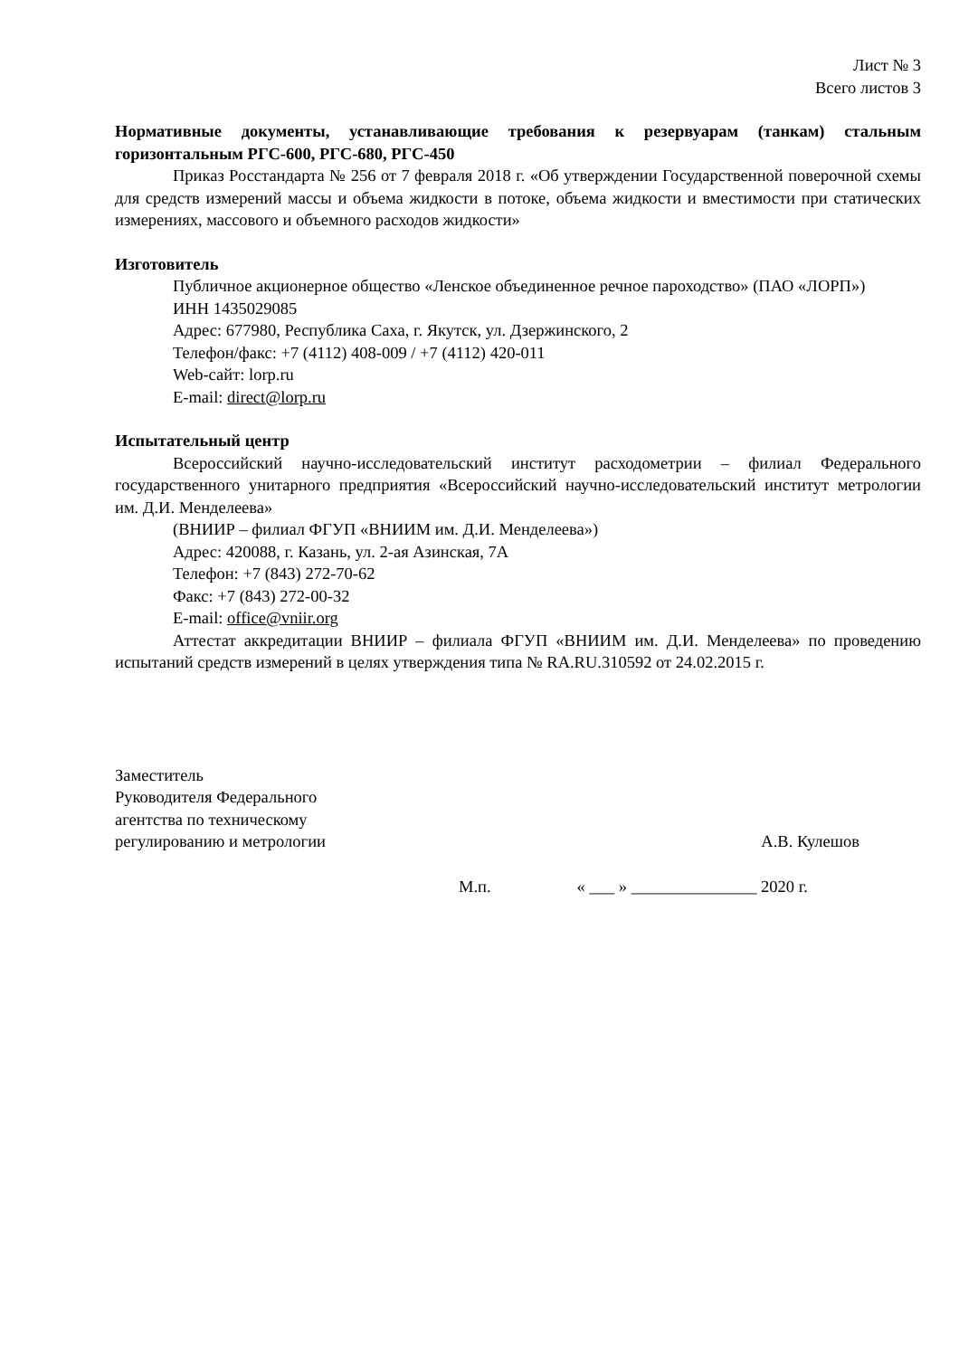Лист № 3
Всего листов 3
Нормативные документы, устанавливающие требования к резервуарам (танкам) стальным горизонтальным РГС-600, РГС-680, РГС-450
Приказ Росстандарта № 256 от 7 февраля 2018 г. «Об утверждении Государственной поверочной схемы для средств измерений массы и объема жидкости в потоке, объема жидкости и вместимости при статических измерениях, массового и объемного расходов жидкости»
Изготовитель
Публичное акционерное общество «Ленское объединенное речное пароходство» (ПАО «ЛОРП»)
ИНН 1435029085
Адрес: 677980, Республика Саха, г. Якутск, ул. Дзержинского, 2
Телефон/факс: +7 (4112) 408-009 / +7 (4112) 420-011
Web-сайт: lorp.ru
E-mail: direct@lorp.ru
Испытательный центр
Всероссийский научно-исследовательский институт расходометрии – филиал Федерального государственного унитарного предприятия «Всероссийский научно-исследовательский институт метрологии им. Д.И. Менделеева»
(ВНИИР – филиал ФГУП «ВНИИМ им. Д.И. Менделеева»)
Адрес: 420088, г. Казань, ул. 2-ая Азинская, 7А
Телефон: +7 (843) 272-70-62
Факс: +7 (843) 272-00-32
E-mail: office@vniir.org
Аттестат аккредитации ВНИИР – филиала ФГУП «ВНИИМ им. Д.И. Менделеева» по проведению испытаний средств измерений в целях утверждения типа № RA.RU.310592 от 24.02.2015 г.
Заместитель
Руководителя Федерального
агентства по техническому
регулированию и метрологии
А.В. Кулешов
М.п. « ___ » _______________ 2020 г.